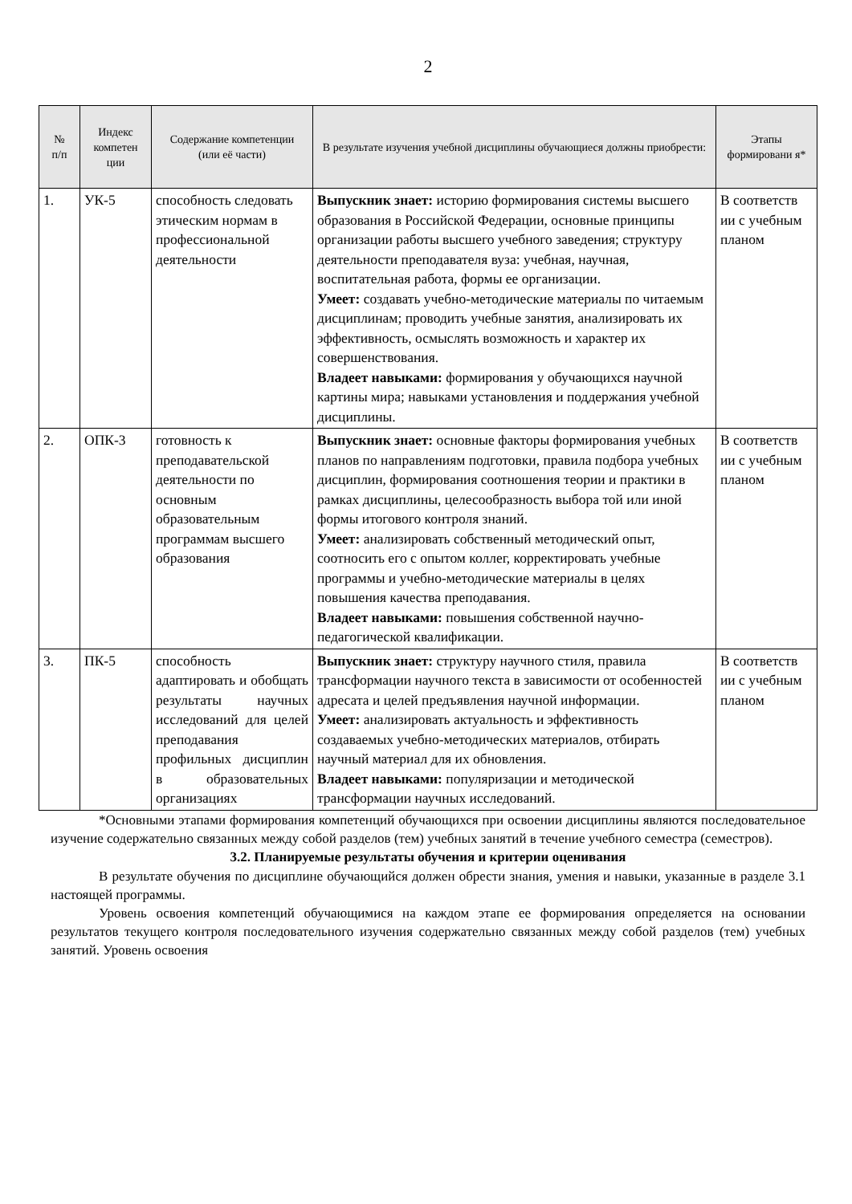2
| № п/п | Индекс компетен ции | Содержание компетенции (или её части) | В результате изучения учебной дисциплины обучающиеся должны приобрести: | Этапы формировани я* |
| --- | --- | --- | --- | --- |
| 1. | УК-5 | способность следовать этическим нормам в профессиональной деятельности | Выпускник знает: историю формирования системы высшего образования в Российской Федерации, основные принципы организации работы высшего учебного заведения; структуру деятельности преподавателя вуза: учебная, научная, воспитательная работа, формы ее организации. Умеет: создавать учебно-методические материалы по читаемым дисциплинам; проводить учебные занятия, анализировать их эффективность, осмыслять возможность и характер их совершенствования. Владеет навыками: формирования у обучающихся научной картины мира; навыками установления и поддержания учебной дисциплины. | В соответств ии с учебным планом |
| 2. | ОПК-3 | готовность к преподавательской деятельности по основным образовательным программам высшего образования | Выпускник знает: основные факторы формирования учебных планов по направлениям подготовки, правила подбора учебных дисциплин, формирования соотношения теории и практики в рамках дисциплины, целесообразность выбора той или иной формы итогового контроля знаний. Умеет: анализировать собственный методический опыт, соотносить его с опытом коллег, корректировать учебные программы и учебно-методические материалы в целях повышения качества преподавания. Владеет навыками: повышения собственной научно-педагогической квалификации. | В соответств ии с учебным планом |
| 3. | ПК-5 | способность адаптировать и обобщать результаты научных исследований для целей преподавания профильных дисциплин в образовательных организациях | Выпускник знает: структуру научного стиля, правила трансформации научного текста в зависимости от особенностей адресата и целей предъявления научной информации. Умеет: анализировать актуальность и эффективность создаваемых учебно-методических материалов, отбирать научный материал для их обновления. Владеет навыками: популяризации и методической трансформации научных исследований. | В соответств ии с учебным планом |
*Основными этапами формирования компетенций обучающихся при освоении дисциплины являются последовательное изучение содержательно связанных между собой разделов (тем) учебных занятий в течение учебного семестра (семестров).
3.2. Планируемые результаты обучения и критерии оценивания
В результате обучения по дисциплине обучающийся должен обрести знания, умения и навыки, указанные в разделе 3.1 настоящей программы.
Уровень освоения компетенций обучающимися на каждом этапе ее формирования определяется на основании результатов текущего контроля последовательного изучения содержательно связанных между собой разделов (тем) учебных занятий. Уровень освоения